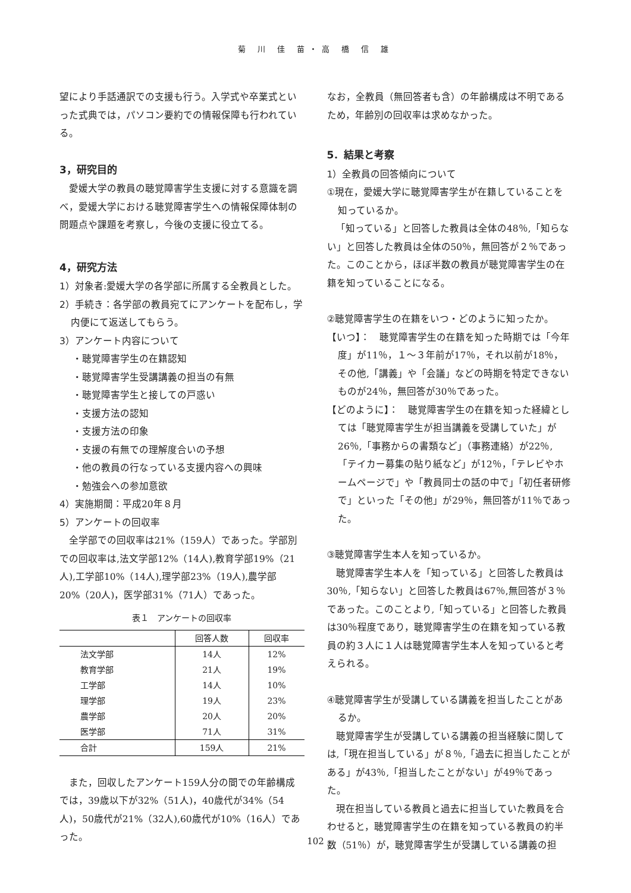菊 川 佳 苗・高 橋 信 雄
望により手話通訳での支援も行う。入学式や卒業式といった式典では，パソコン要約での情報保障も行われている。
3，研究目的
愛媛大学の教員の聴覚障害学生支援に対する意識を調べ，愛媛大学における聴覚障害学生への情報保障体制の問題点や課題を考察し，今後の支援に役立てる。
4，研究方法
1）対象者:愛媛大学の各学部に所属する全教員とした。
2）手続き：各学部の教員宛てにアンケートを配布し，学内便にて返送してもらう。
3）アンケート内容について
・聴覚障害学生の在籍認知
・聴覚障害学生受講講義の担当の有無
・聴覚障害学生と接しての戸惑い
・支援方法の認知
・支援方法の印象
・支援の有無での理解度合いの予想
・他の教員の行なっている支援内容への興味
・勉強会への参加意欲
4）実施期間：平成20年８月
5）アンケートの回収率
全学部での回収率は21%（159人）であった。学部別での回収率は,法文学部12%（14人),教育学部19%（21人),工学部10%（14人),理学部23%（19人),農学部20%（20人)，医学部31%（71人）であった。
表１　アンケートの回収率
| | 回答人数 | 回収率 |
| --- | --- | --- |
| 法文学部 | 14人 | 12% |
| 教育学部 | 21人 | 19% |
| 工学部 | 14人 | 10% |
| 理学部 | 19人 | 23% |
| 農学部 | 20人 | 20% |
| 医学部 | 71人 | 31% |
| 合計 | 159人 | 21% |
また，回収したアンケート159人分の間での年齢構成では，39歳以下が32%（51人)，40歳代が34%（54人)，50歳代が21%（32人),60歳代が10%（16人）であった。
なお，全教員（無回答者も含）の年齢構成は不明であるため，年齢別の回収率は求めなかった。
5．結果と考察
1）全教員の回答傾向について
①現在，愛媛大学に聴覚障害学生が在籍していることを知っているか。
「知っている」と回答した教員は全体の48％,「知らない」と回答した教員は全体の50％，無回答が２％であった。このことから，ほぼ半数の教員が聴覚障害学生の在籍を知っていることになる。
②聴覚障害学生の在籍をいつ・どのように知ったか。
【いつ】：　聴覚障害学生の在籍を知った時期では「今年度」が11％，１～３年前が17％，それ以前が18％，その他,「講義」や「会議」などの時期を特定できないものが24％，無回答が30％であった。
【どのように】：　聴覚障害学生の在籍を知った経緯としては「聴覚障害学生が担当講義を受講していた」が26％,「事務からの書類など」（事務連絡）が22％,「テイカー募集の貼り紙など」が12％，「テレビやホームページで」や「教員同士の話の中で」「初任者研修で」といった「その他」が29％，無回答が11％であった。
③聴覚障害学生本人を知っているか。
聴覚障害学生本人を「知っている」と回答した教員は30％,「知らない」と回答した教員は67％,無回答が３％であった。このことより,「知っている」と回答した教員は30％程度であり，聴覚障害学生の在籍を知っている教員の約３人に１人は聴覚障害学生本人を知っていると考えられる。
④聴覚障害学生が受講している講義を担当したことがあるか。
聴覚障害学生が受講している講義の担当経験に関しては,「現在担当している」が８％,「過去に担当したことがある」が43％,「担当したことがない」が49％であった。
現在担当している教員と過去に担当していた教員を合わせると，聴覚障害学生の在籍を知っている教員の約半数（51％）が，聴覚障害学生が受講している講義の担
102